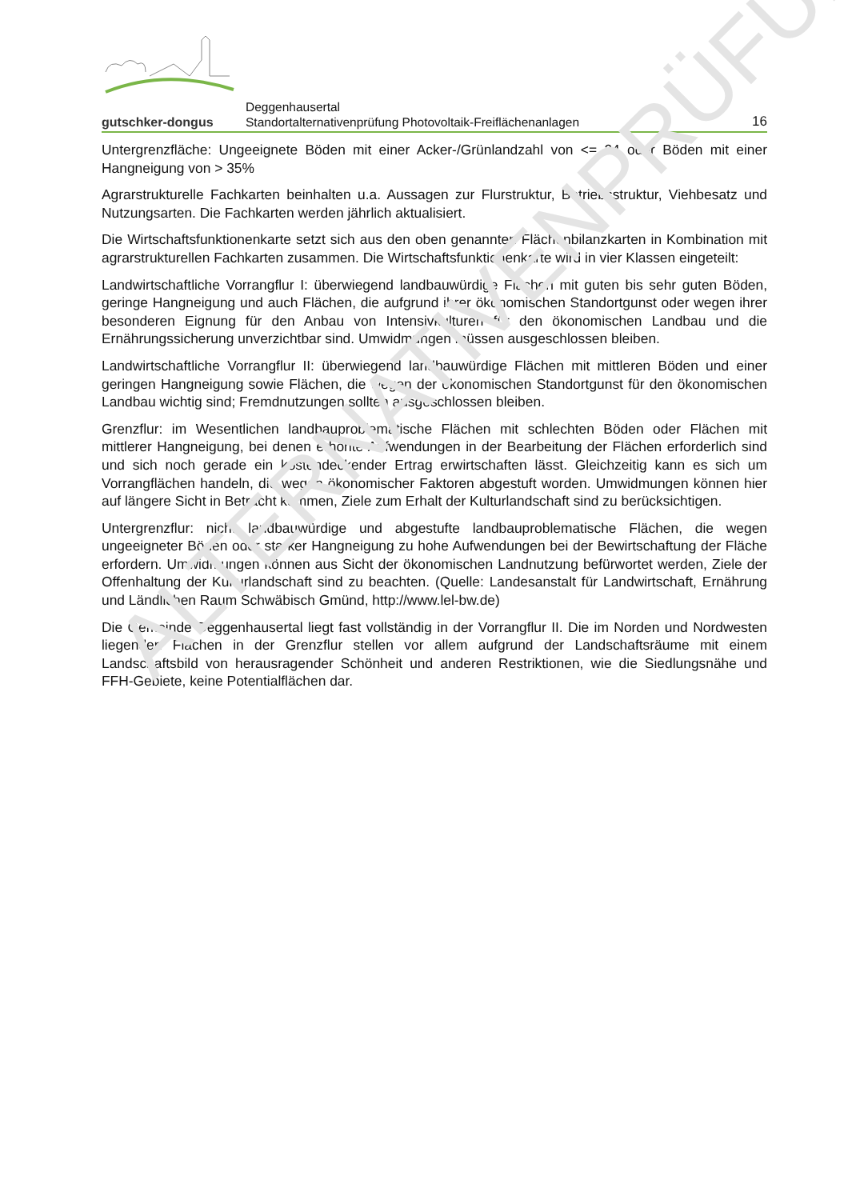gutschker-dongus
Deggenhausertal
Standortalternativenprüfung Photovoltaik-Freiflächenanlagen
16
Untergrenzfläche: Ungeeignete Böden mit einer Acker-/Grünlandzahl von <= 24 oder Böden mit einer Hangneigung von > 35%
Agrarstrukturelle Fachkarten beinhalten u.a. Aussagen zur Flurstruktur, Betriebsstruktur, Viehbesatz und Nutzungsarten. Die Fachkarten werden jährlich aktualisiert.
Die Wirtschaftsfunktionenkarte setzt sich aus den oben genannten Flächenbilanzkarten in Kombination mit agrarstrukturellen Fachkarten zusammen. Die Wirtschaftsfunktionenkarte wird in vier Klassen eingeteilt:
Landwirtschaftliche Vorrangflur I: überwiegend landbauwürdige Flächen mit guten bis sehr guten Böden, geringe Hangneigung und auch Flächen, die aufgrund ihrer ökonomischen Standortgunst oder wegen ihrer besonderen Eignung für den Anbau von Intensivkulturen für den ökonomischen Landbau und die Ernährungssicherung unverzichtbar sind. Umwidmungen müssen ausgeschlossen bleiben.
Landwirtschaftliche Vorrangflur II: überwiegend landbauwürdige Flächen mit mittleren Böden und einer geringen Hangneigung sowie Flächen, die wegen der ökonomischen Standortgunst für den ökonomischen Landbau wichtig sind; Fremdnutzungen sollten ausgeschlossen bleiben.
Grenzflur: im Wesentlichen landbauproblematische Flächen mit schlechten Böden oder Flächen mit mittlerer Hangneigung, bei denen erhöhte Aufwendungen in der Bearbeitung der Flächen erforderlich sind und sich noch gerade ein kostendeckender Ertrag erwirtschaften lässt. Gleichzeitig kann es sich um Vorrangflächen handeln, die wegen ökonomischer Faktoren abgestuft worden. Umwidmungen können hier auf längere Sicht in Betracht kommen, Ziele zum Erhalt der Kulturlandschaft sind zu berücksichtigen.
Untergrenzflur: nicht landbauwürdige und abgestufte landbauproblematische Flächen, die wegen ungeeigneter Böden oder starker Hangneigung zu hohe Aufwendungen bei der Bewirtschaftung der Fläche erfordern. Umwidmungen können aus Sicht der ökonomischen Landnutzung befürwortet werden, Ziele der Offenhaltung der Kulturlandschaft sind zu beachten. (Quelle: Landesanstalt für Landwirtschaft, Ernährung und Ländlichen Raum Schwäbisch Gmünd, http://www.lel-bw.de)
Die Gemeinde Deggenhausertal liegt fast vollständig in der Vorrangflur II. Die im Norden und Nordwesten liegenden Flächen in der Grenzflur stellen vor allem aufgrund der Landschaftsräume mit einem Landschaftsbild von herausragender Schönheit und anderen Restriktionen, wie die Siedlungsnähe und FFH-Gebiete, keine Potentialflächen dar.
ALTERNATIVENPRÜFUNG